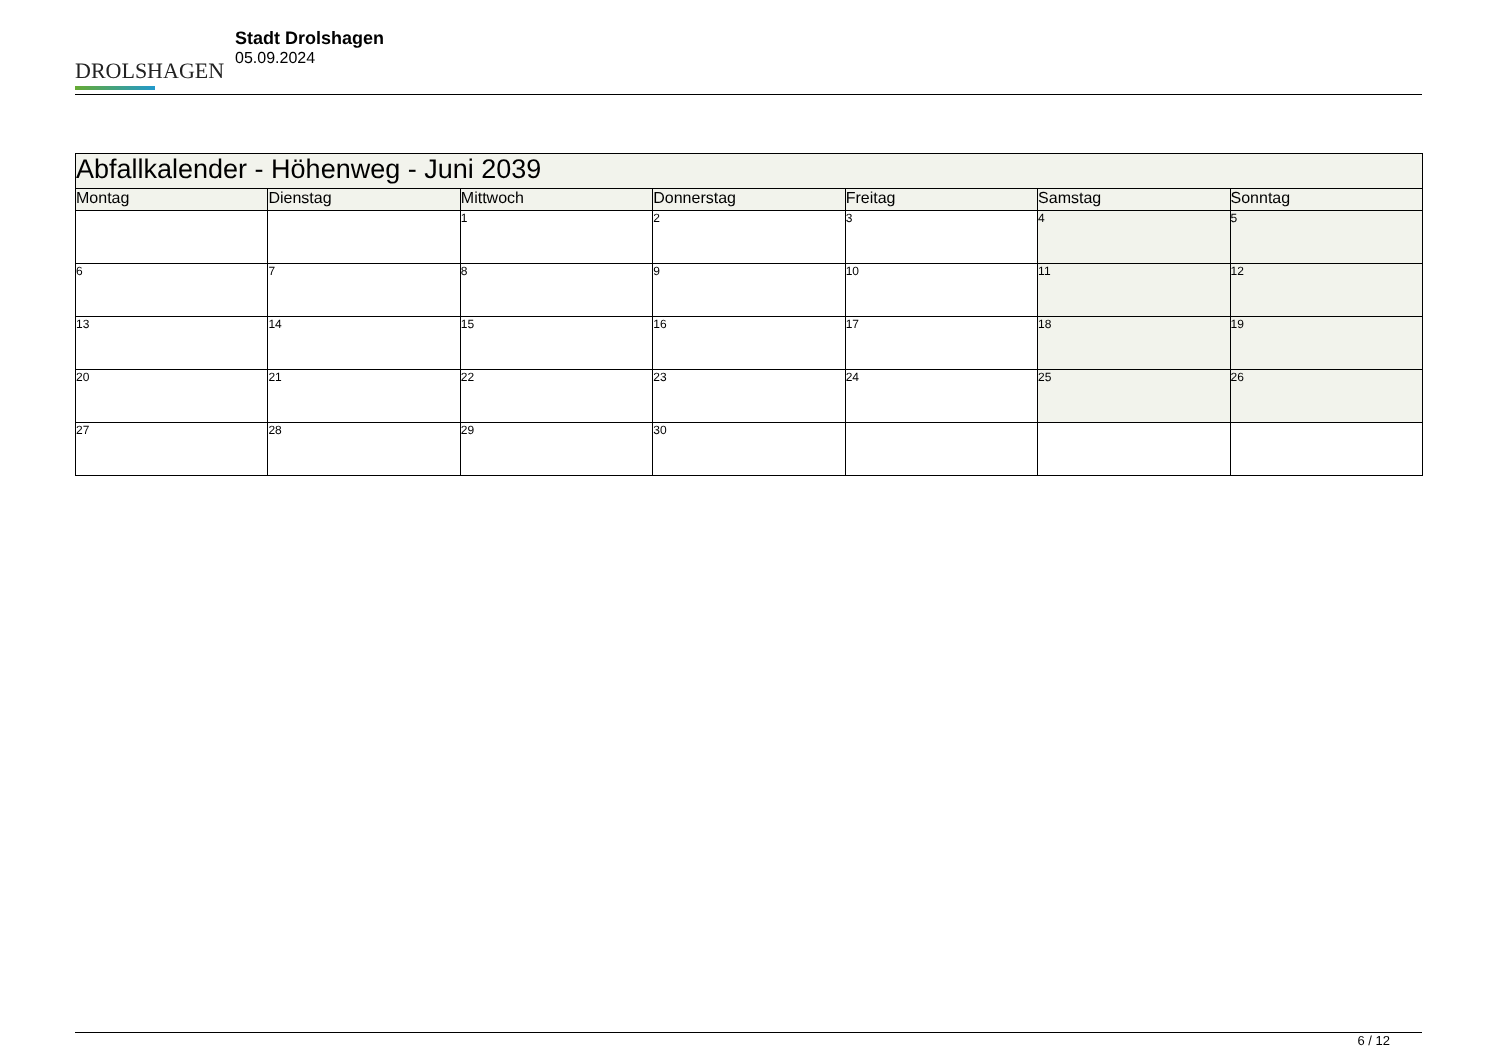DROLSHAGEN
Stadt Drolshagen
05.09.2024
| Abfallkalender - Höhenweg - Juni 2039 | | | | | | |
| Montag | Dienstag | Mittwoch | Donnerstag | Freitag | Samstag | Sonntag |
| | | 1 | 2 | 3 | 4 | 5 |
| 6 | 7 | 8 | 9 | 10 | 11 | 12 |
| 13 | 14 | 15 | 16 | 17 | 18 | 19 |
| 20 | 21 | 22 | 23 | 24 | 25 | 26 |
| 27 | 28 | 29 | 30 | | | |
6 / 12